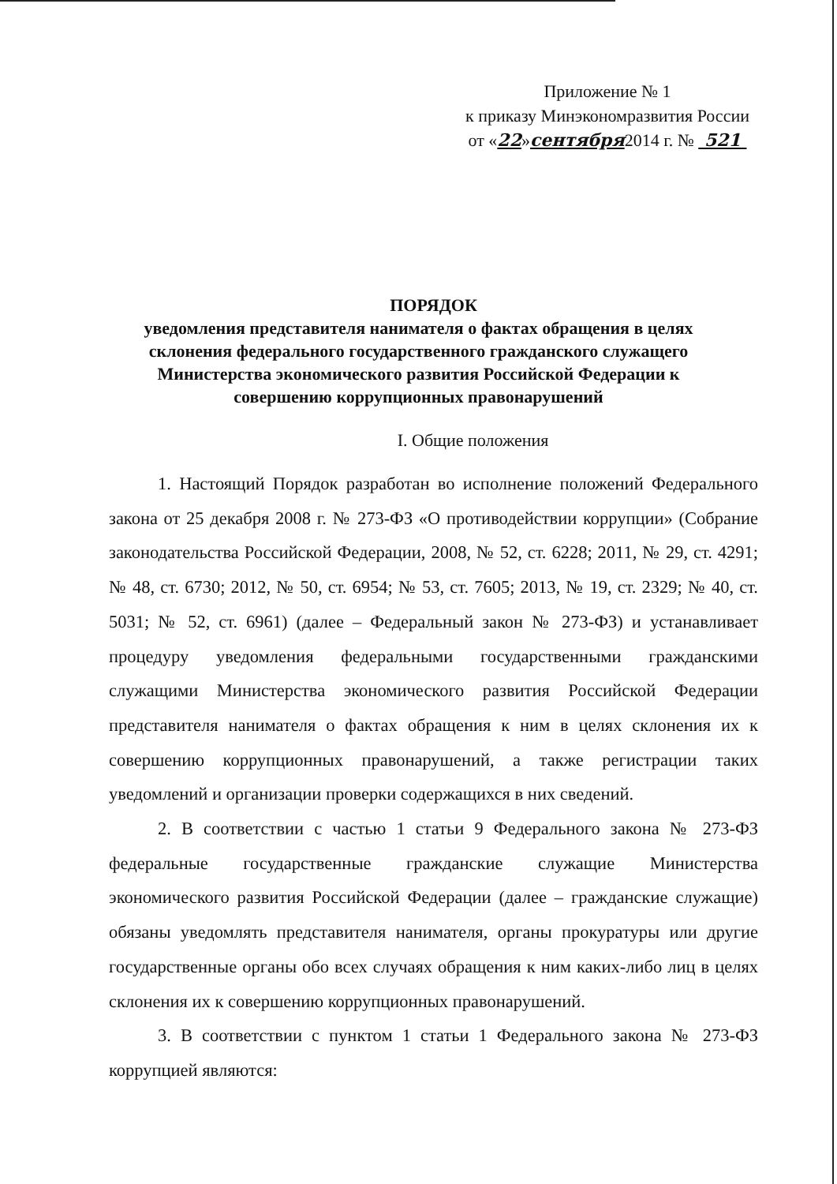Приложение № 1
к приказу Минэкономразвития России
от «22»сентября2014 г. № 521
ПОРЯДОК
уведомления представителя нанимателя о фактах обращения в целях склонения федерального государственного гражданского служащего Министерства экономического развития Российской Федерации к совершению коррупционных правонарушений
I. Общие положения
1. Настоящий Порядок разработан во исполнение положений Федерального закона от 25 декабря 2008 г. № 273-ФЗ «О противодействии коррупции» (Собрание законодательства Российской Федерации, 2008, № 52, ст. 6228; 2011, № 29, ст. 4291; № 48, ст. 6730; 2012, № 50, ст. 6954; № 53, ст. 7605; 2013, № 19, ст. 2329; № 40, ст. 5031; № 52, ст. 6961) (далее – Федеральный закон № 273-ФЗ) и устанавливает процедуру уведомления федеральными государственными гражданскими служащими Министерства экономического развития Российской Федерации представителя нанимателя о фактах обращения к ним в целях склонения их к совершению коррупционных правонарушений, а также регистрации таких уведомлений и организации проверки содержащихся в них сведений.
2. В соответствии с частью 1 статьи 9 Федерального закона № 273-ФЗ федеральные государственные гражданские служащие Министерства экономического развития Российской Федерации (далее – гражданские служащие) обязаны уведомлять представителя нанимателя, органы прокуратуры или другие государственные органы обо всех случаях обращения к ним каких-либо лиц в целях склонения их к совершению коррупционных правонарушений.
3. В соответствии с пунктом 1 статьи 1 Федерального закона № 273-ФЗ коррупцией являются: